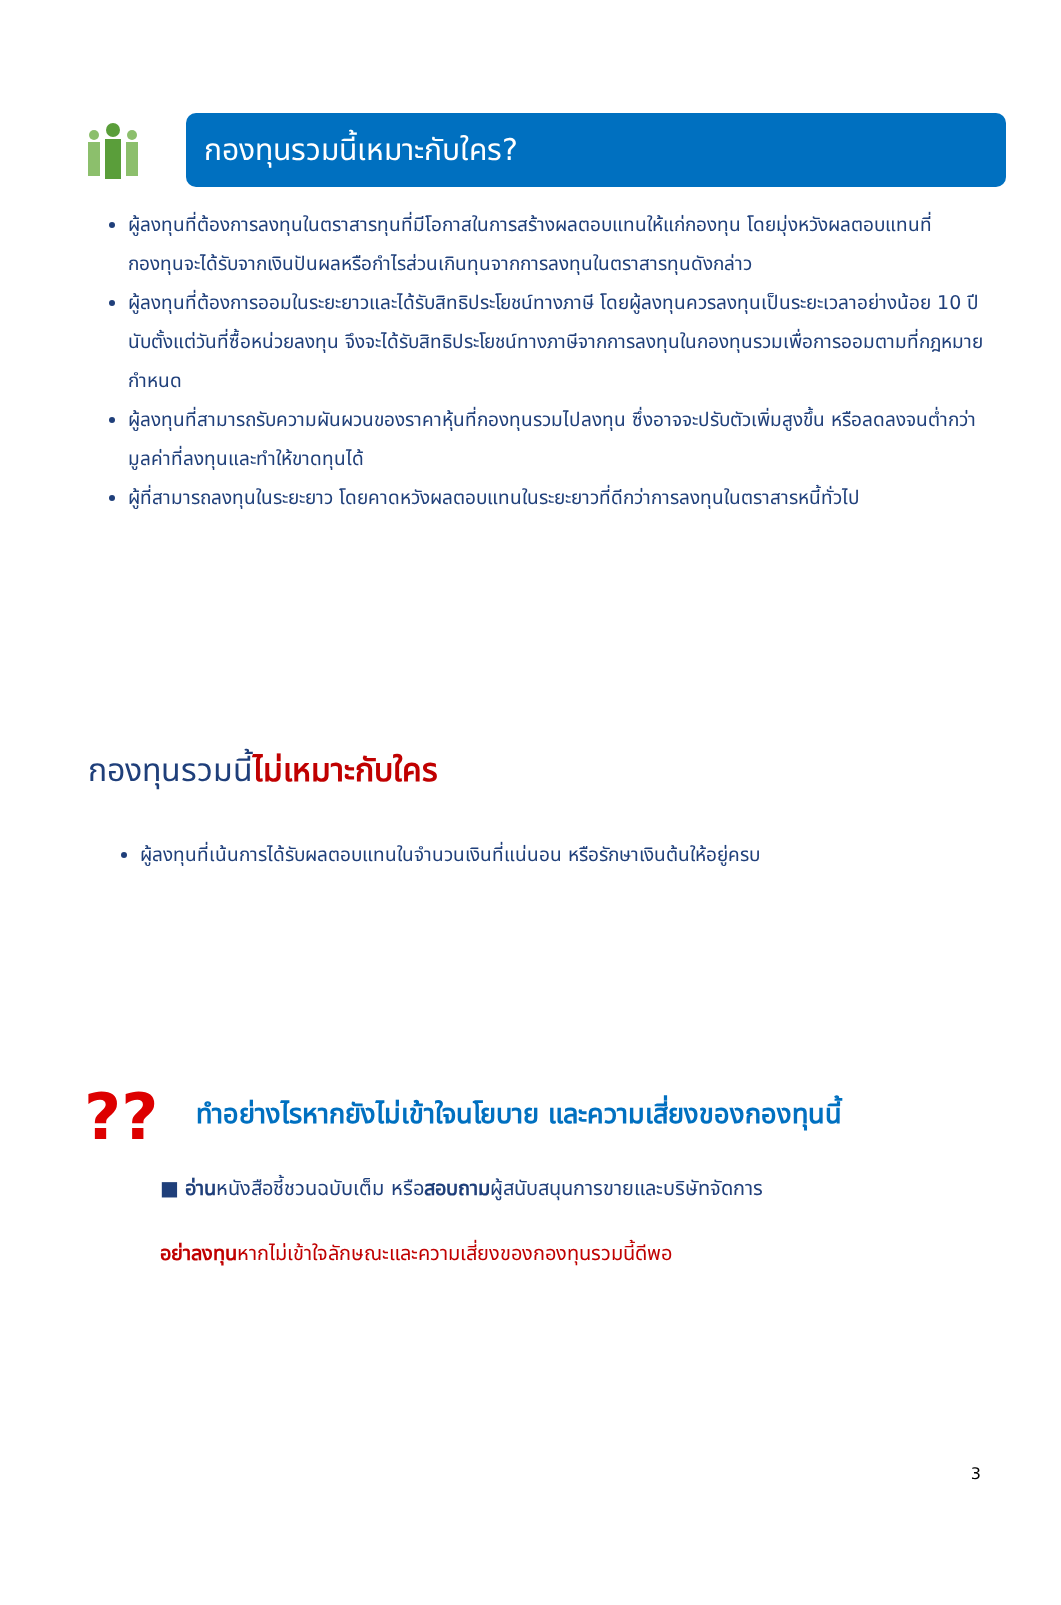กองทุนรวมนี้เหมาะกับใคร?
ผู้ลงทุนที่ต้องการลงทุนในตราสารทุนที่มีโอกาสในการสร้างผลตอบแทนให้แก่กองทุน โดยมุ่งหวังผลตอบแทนที่กองทุนจะได้รับจากเงินปันผลหรือกำไรส่วนเกินทุนจากการลงทุนในตราสารทุนดังกล่าว
ผู้ลงทุนที่ต้องการออมในระยะยาวและได้รับสิทธิประโยชน์ทางภาษี โดยผู้ลงทุนควรลงทุนเป็นระยะเวลาอย่างน้อย 10 ปีนับตั้งแต่วันที่ซื้อหน่วยลงทุน จึงจะได้รับสิทธิประโยชน์ทางภาษีจากการลงทุนในกองทุนรวมเพื่อการออมตามที่กฎหมายกำหนด
ผู้ลงทุนที่สามารถรับความผันผวนของราคาหุ้นที่กองทุนรวมไปลงทุน ซึ่งอาจจะปรับตัวเพิ่มสูงขึ้น หรือลดลงจนต่ำกว่ามูลค่าที่ลงทุนและทำให้ขาดทุนได้
ผู้ที่สามารถลงทุนในระยะยาว โดยคาดหวังผลตอบแทนในระยะยาวที่ดีกว่าการลงทุนในตราสารหนี้ทั่วไป
กองทุนรวมนี้ไม่เหมาะกับใคร
ผู้ลงทุนที่เน้นการได้รับผลตอบแทนในจำนวนเงินที่แน่นอน หรือรักษาเงินต้นให้อยู่ครบ
??
ทำอย่างไรหากยังไม่เข้าใจนโยบาย และความเสี่ยงของกองทุนนี้
■ อ่านหนังสือชี้ชวนฉบับเต็ม หรือสอบถามผู้สนับสนุนการขายและบริษัทจัดการ
อย่าลงทุนหากไม่เข้าใจลักษณะและความเสี่ยงของกองทุนรวมนี้ดีพอ
3